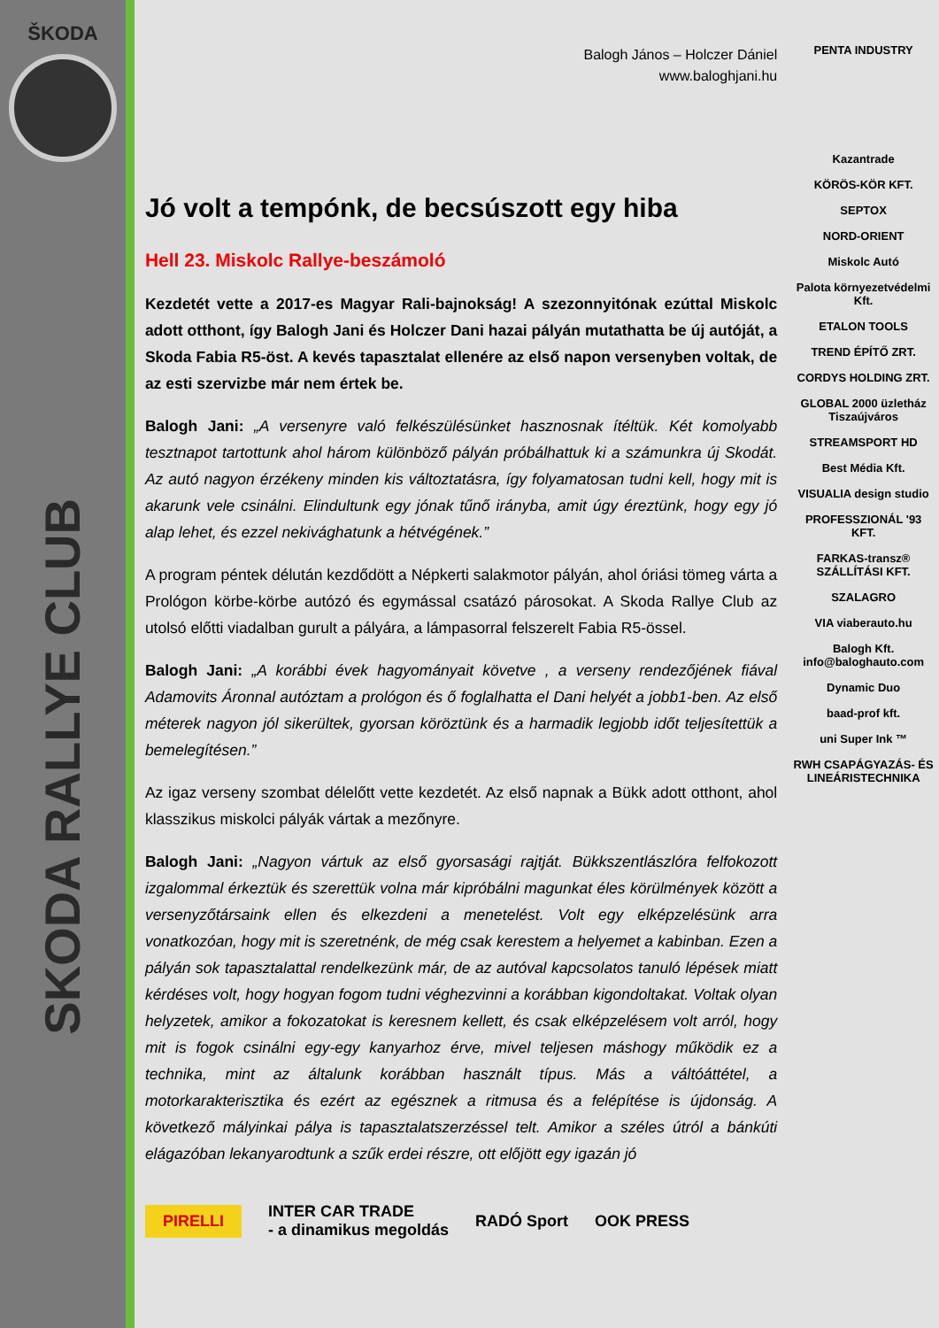ŠKODA
SKODA RALLYE CLUB
Balogh János – Holczer Dániel
www.baloghjani.hu
Jó volt a tempónk, de becsúszott egy hiba
Hell 23. Miskolc Rallye-beszámoló
Kezdetét vette a 2017-es Magyar Rali-bajnokság! A szezonnyitónak ezúttal Miskolc adott otthont, így Balogh Jani és Holczer Dani hazai pályán mutathatta be új autóját, a Skoda Fabia R5-öst. A kevés tapasztalat ellenére az első napon versenyben voltak, de az esti szervizbe már nem értek be.
Balogh Jani: „A versenyre való felkészülésünket hasznosnak ítéltük. Két komolyabb tesztnapot tartottunk ahol három különböző pályán próbálhattuk ki a számunkra új Skodát. Az autó nagyon érzékeny minden kis változtatásra, így folyamatosan tudni kell, hogy mit is akarunk vele csinálni. Elindultunk egy jónak tűnő irányba, amit úgy éreztünk, hogy egy jó alap lehet, és ezzel nekivághatunk a hétvégének.”
A program péntek délután kezdődött a Népkerti salakmotor pályán, ahol óriási tömeg várta a Prológon körbe-körbe autózó és egymással csatázó párosokat. A Skoda Rallye Club az utolsó előtti viadalban gurult a pályára, a lámpasorral felszerelt Fabia R5-össel.
Balogh Jani: „A korábbi évek hagyományait követve , a verseny rendezőjének fiával Adamovits Áronnal autóztam a prológon és ő foglalhatta el Dani helyét a jobb1-ben. Az első méterek nagyon jól sikerültek, gyorsan köröztünk és a harmadik legjobb időt teljesítettük a bemelegítésen.”
Az igaz verseny szombat délelőtt vette kezdetét. Az első napnak a Bükk adott otthont, ahol klasszikus miskolci pályák vártak a mezőnyre.
Balogh Jani: „Nagyon vártuk az első gyorsasági rajtját. Bükkszentlászlóra felfokozott izgalommal érkeztük és szerettük volna már kipróbálni magunkat éles körülmények között a versenyzőtársaink ellen és elkezdeni a menetelést. Volt egy elképzelésünk arra vonatkozóan, hogy mit is szeretnénk, de még csak kerestem a helyemet a kabinban. Ezen a pályán sok tapasztalattal rendelkezünk már, de az autóval kapcsolatos tanuló lépések miatt kérdéses volt, hogy hogyan fogom tudni véghezvinni a korábban kigondoltakat. Voltak olyan helyzetek, amikor a fokozatokat is keresnem kellett, és csak elképzelésem volt arról, hogy mit is fogok csinálni egy-egy kanyarhoz érve, mivel teljesen máshogy működik ez a technika, mint az általunk korábban használt típus. Más a váltóáttétel, a motorkarakterisztika és ezért az egésznek a ritmusa és a felépítése is újdonság. A következő mályinkai pálya is tapasztalatszerzéssel telt. Amikor a széles útról a bánkúti elágazóban lekanyarodtunk a szűk erdei részre, ott előjött egy igazán jó
PIRELLI INTER CAR TRADE
- a dinamikus megoldás RADÓ Sport OOK PRESS
PENTA INDUSTRY
Kazantrade
KÖRÖS-KÖR KFT.
SEPTOX
NORD-ORIENT
Miskolc Autó
Palota környezetvédelmi Kft.
ETALON TOOLS
TREND ÉPÍTŐ ZRT.
CORDYS HOLDING ZRT.
GLOBAL 2000 üzletház Tiszaújváros
STREAMSPORT HD
Best Média Kft.
VISUALIA design studio
PROFESSZIONÁL '93 KFT.
FARKAS-transz® SZÁLLÍTÁSI KFT.
SZALAGRO
VIA viaberauto.hu
Balogh Kft. info@baloghauto.com
Dynamic Duo
baad-prof kft.
uni Super Ink ™
RWH CSAPÁGYAZÁS- ÉS LINEÁRISTECHNIKA